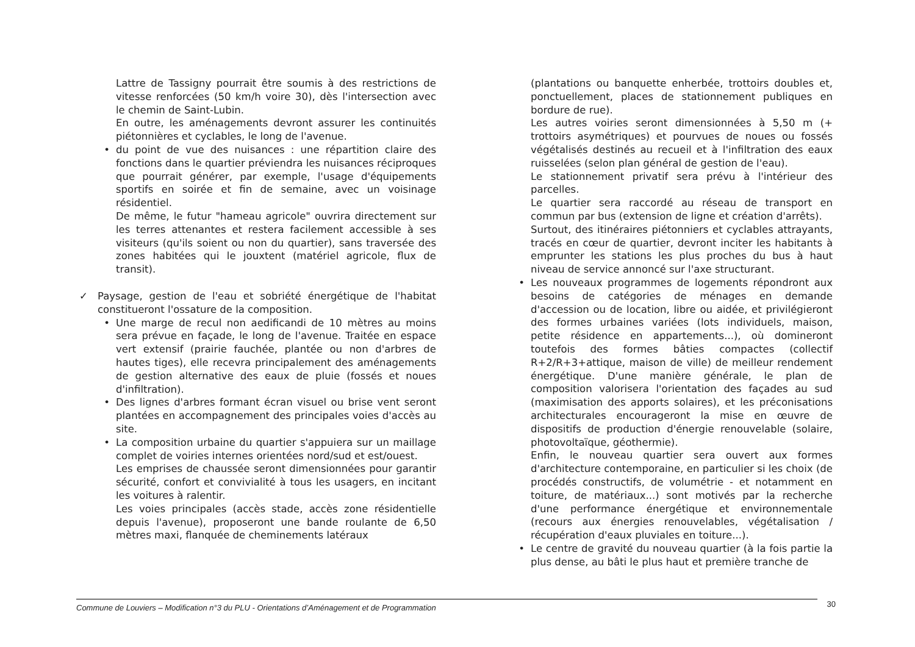Lattre de Tassigny pourrait être soumis à des restrictions de vitesse renforcées (50 km/h voire 30), dès l'intersection avec le chemin de Saint-Lubin.
En outre, les aménagements devront assurer les continuités piétonnières et cyclables, le long de l'avenue.
• du point de vue des nuisances : une répartition claire des fonctions dans le quartier préviendra les nuisances réciproques que pourrait générer, par exemple, l'usage d'équipements sportifs en soirée et fin de semaine, avec un voisinage résidentiel.
De même, le futur "hameau agricole" ouvrira directement sur les terres attenantes et restera facilement accessible à ses visiteurs (qu'ils soient ou non du quartier), sans traversée des zones habitées qui le jouxtent (matériel agricole, flux de transit).
✓ Paysage, gestion de l'eau et sobriété énergétique de l'habitat constitueront l'ossature de la composition.
• Une marge de recul non aedificandi de 10 mètres au moins sera prévue en façade, le long de l'avenue. Traitée en espace vert extensif (prairie fauchée, plantée ou non d'arbres de hautes tiges), elle recevra principalement des aménagements de gestion alternative des eaux de pluie (fossés et noues d'infiltration).
• Des lignes d'arbres formant écran visuel ou brise vent seront plantées en accompagnement des principales voies d'accès au site.
• La composition urbaine du quartier s'appuiera sur un maillage complet de voiries internes orientées nord/sud et est/ouest.
Les emprises de chaussée seront dimensionnées pour garantir sécurité, confort et convivialité à tous les usagers, en incitant les voitures à ralentir.
Les voies principales (accès stade, accès zone résidentielle depuis l'avenue), proposeront une bande roulante de 6,50 mètres maxi, flanquée de cheminements latéraux
(plantations ou banquette enherbée, trottoirs doubles et, ponctuellement, places de stationnement publiques en bordure de rue).
Les autres voiries seront dimensionnées à 5,50 m (+ trottoirs asymétriques) et pourvues de noues ou fossés végétalisés destinés au recueil et à l'infiltration des eaux ruisselées (selon plan général de gestion de l'eau).
Le stationnement privatif sera prévu à l'intérieur des parcelles.
Le quartier sera raccordé au réseau de transport en commun par bus (extension de ligne et création d'arrêts).
Surtout, des itinéraires piétonniers et cyclables attrayants, tracés en cœur de quartier, devront inciter les habitants à emprunter les stations les plus proches du bus à haut niveau de service annoncé sur l'axe structurant.
• Les nouveaux programmes de logements répondront aux besoins de catégories de ménages en demande d'accession ou de location, libre ou aidée, et privilégieront des formes urbaines variées (lots individuels, maison, petite résidence en appartements...), où domineront toutefois des formes bâties compactes (collectif R+2/R+3+attique, maison de ville) de meilleur rendement énergétique. D'une manière générale, le plan de composition valorisera l'orientation des façades au sud (maximisation des apports solaires), et les préconisations architecturales encourageront la mise en œuvre de dispositifs de production d'énergie renouvelable (solaire, photovoltaïque, géothermie).
Enfin, le nouveau quartier sera ouvert aux formes d'architecture contemporaine, en particulier si les choix (de procédés constructifs, de volumétrie - et notamment en toiture, de matériaux...) sont motivés par la recherche d'une performance énergétique et environnementale (recours aux énergies renouvelables, végétalisation / récupération d'eaux pluviales en toiture...).
• Le centre de gravité du nouveau quartier (à la fois partie la plus dense, au bâti le plus haut et première tranche de
Commune de Louviers – Modification n°3 du PLU - Orientations d’Aménagement et de Programmation 30